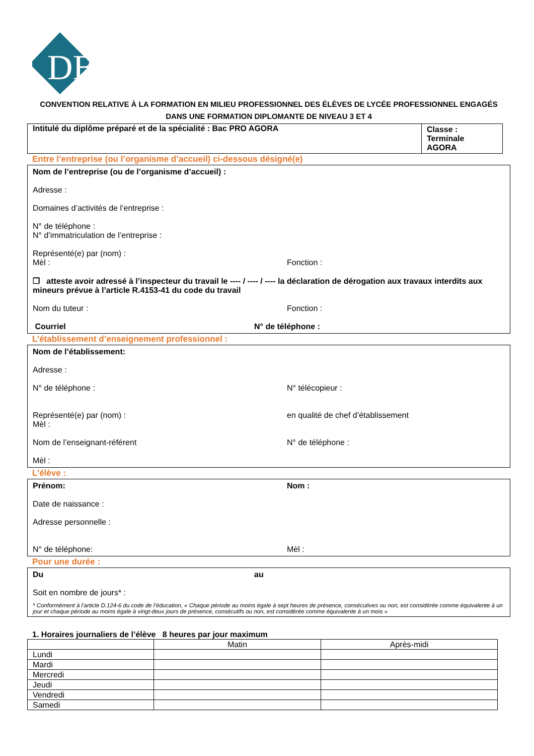DB
CONVENTION RELATIVE À LA FORMATION EN MILIEU PROFESSIONNEL DES ÉLÈVES DE LYCÉE PROFESSIONNEL ENGAGÉS
DANS UNE FORMATION DIPLOMANTE DE NIVEAU 3 ET 4
| Intitulé du diplôme préparé et de la spécialité : Bac PRO AGORA | Classe : Terminale AGORA |
Entre l’entreprise (ou l’organisme d’accueil) ci-dessous désigné(e)
Nom de l’entreprise (ou de l’organisme d’accueil) :
Adresse :
Domaines d’activités de l’entreprise :
N° de téléphone :
N° d’immatriculation de l’entreprise :
Représenté(e) par (nom) :
Mèl : Fonction :
❐ atteste avoir adressé à l’inspecteur du travail le ---- / ---- / ---- la déclaration de dérogation aux travaux interdits aux mineurs prévue à l’article R.4153-41 du code du travail
Nom du tuteur : Fonction :
Courriel N° de téléphone :
L’établissement d’enseignement professionnel :
Nom de l’établissement:
Adresse :
N° de téléphone : N° télécopieur :
Représenté(e) par (nom) :
Mèl :
en qualité de chef d’établissement
Nom de l’enseignant-référent N° de téléphone :
Mèl :
L’élève :
Prénom: Nom :
Date de naissance :
Adresse personnelle :
N° de téléphone: Mèl :
Pour une durée :
Du au
Soit en nombre de jours* :
* Conformément à l’article D.124-6 du code de l’éducation, « Chaque période au moins égale à sept heures de présence, consécutives ou non, est considérée comme équivalente à un jour et chaque période au moins égale à vingt-deux jours de présence, consécutifs ou non, est considérée comme équivalente à un mois »
1. Horaires journaliers de l’élève 8 heures par jour maximum
| | Matin | Après-midi |
| Lundi | | |
| Mardi | | |
| Mercredi | | |
| Jeudi | | |
| Vendredi | | |
| Samedi | | |